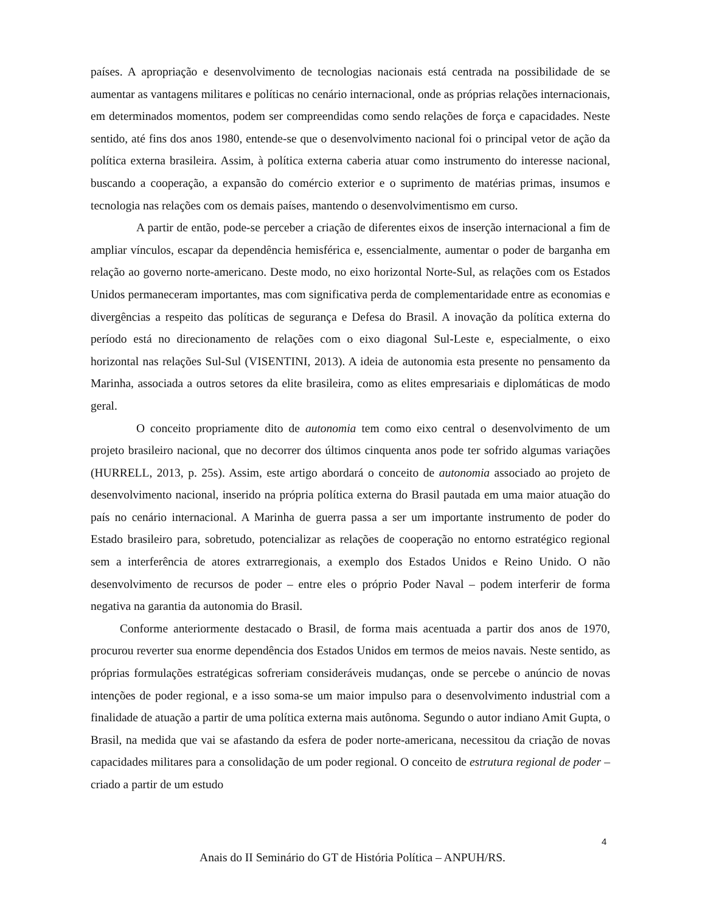países. A apropriação e desenvolvimento de tecnologias nacionais está centrada na possibilidade de se aumentar as vantagens militares e políticas no cenário internacional, onde as próprias relações internacionais, em determinados momentos, podem ser compreendidas como sendo relações de força e capacidades. Neste sentido, até fins dos anos 1980, entende-se que o desenvolvimento nacional foi o principal vetor de ação da política externa brasileira. Assim, à política externa caberia atuar como instrumento do interesse nacional, buscando a cooperação, a expansão do comércio exterior e o suprimento de matérias primas, insumos e tecnologia nas relações com os demais países, mantendo o desenvolvimentismo em curso.
A partir de então, pode-se perceber a criação de diferentes eixos de inserção internacional a fim de ampliar vínculos, escapar da dependência hemisférica e, essencialmente, aumentar o poder de barganha em relação ao governo norte-americano. Deste modo, no eixo horizontal Norte-Sul, as relações com os Estados Unidos permaneceram importantes, mas com significativa perda de complementaridade entre as economias e divergências a respeito das políticas de segurança e Defesa do Brasil. A inovação da política externa do período está no direcionamento de relações com o eixo diagonal Sul-Leste e, especialmente, o eixo horizontal nas relações Sul-Sul (VISENTINI, 2013). A ideia de autonomia esta presente no pensamento da Marinha, associada a outros setores da elite brasileira, como as elites empresariais e diplomáticas de modo geral.
O conceito propriamente dito de autonomia tem como eixo central o desenvolvimento de um projeto brasileiro nacional, que no decorrer dos últimos cinquenta anos pode ter sofrido algumas variações (HURRELL, 2013, p. 25s). Assim, este artigo abordará o conceito de autonomia associado ao projeto de desenvolvimento nacional, inserido na própria política externa do Brasil pautada em uma maior atuação do país no cenário internacional. A Marinha de guerra passa a ser um importante instrumento de poder do Estado brasileiro para, sobretudo, potencializar as relações de cooperação no entorno estratégico regional sem a interferência de atores extrarregionais, a exemplo dos Estados Unidos e Reino Unido. O não desenvolvimento de recursos de poder – entre eles o próprio Poder Naval – podem interferir de forma negativa na garantia da autonomia do Brasil.
Conforme anteriormente destacado o Brasil, de forma mais acentuada a partir dos anos de 1970, procurou reverter sua enorme dependência dos Estados Unidos em termos de meios navais. Neste sentido, as próprias formulações estratégicas sofreriam consideráveis mudanças, onde se percebe o anúncio de novas intenções de poder regional, e a isso soma-se um maior impulso para o desenvolvimento industrial com a finalidade de atuação a partir de uma política externa mais autônoma. Segundo o autor indiano Amit Gupta, o Brasil, na medida que vai se afastando da esfera de poder norte-americana, necessitou da criação de novas capacidades militares para a consolidação de um poder regional. O conceito de estrutura regional de poder – criado a partir de um estudo
4
Anais do II Seminário do GT de História Política – ANPUH/RS.